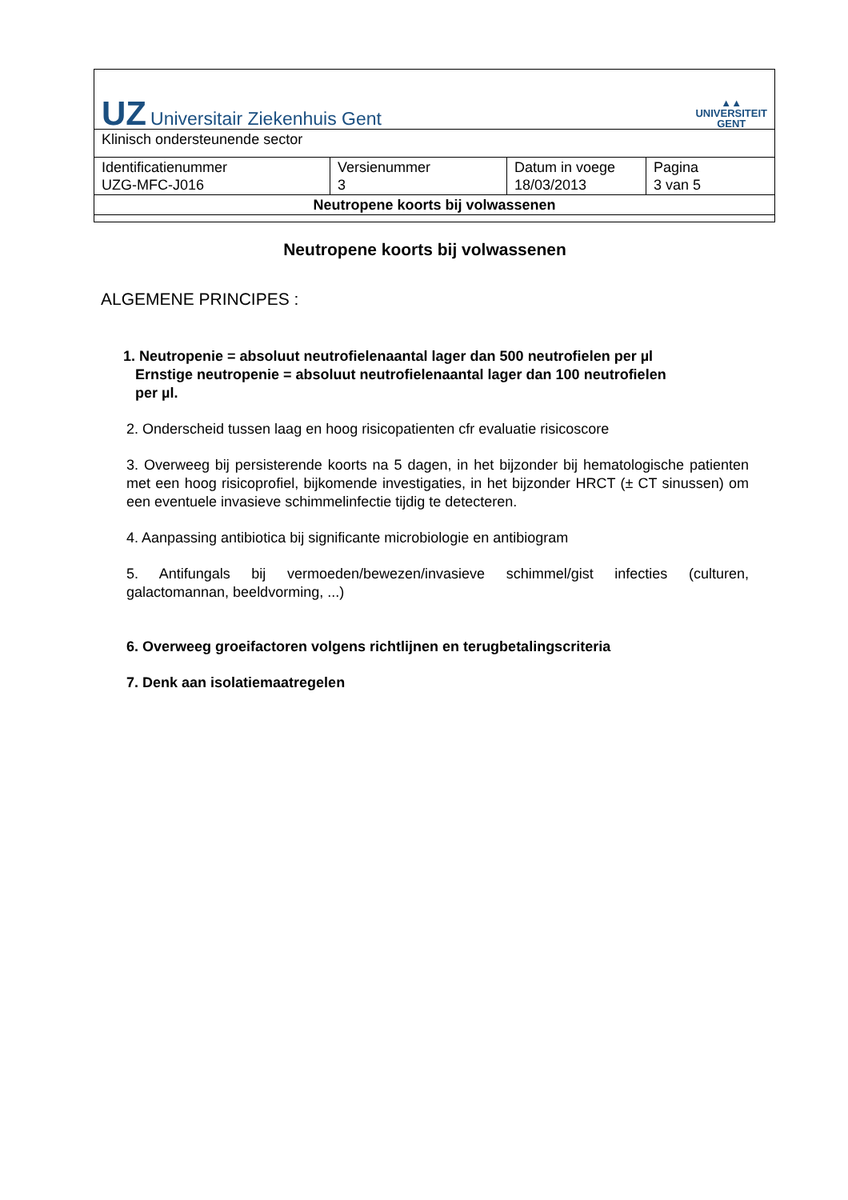| UZ Universitair Ziekenhuis Gent ▲▲ UNIVERSITEIT GENT | | | |
| Klinisch ondersteunende sector | | | |
| Identificatienummer UZG-MFC-J016 | Versienummer 3 | Datum in voege 18/03/2013 | Pagina 3 van 5 |
| Neutropene koorts bij volwassenen | | | |
Neutropene koorts bij volwassenen
ALGEMENE PRINCIPES :
1. Neutropenie = absoluut neutrofielenaantal lager dan 500 neutrofielen per µl
Ernstige neutropenie = absoluut neutrofielenaantal lager dan 100 neutrofielen
per µl.
2. Onderscheid tussen laag en hoog risicopatienten cfr evaluatie risicoscore
3. Overweeg bij persisterende koorts na 5 dagen, in het bijzonder bij hematologische patienten met een hoog risicoprofiel, bijkomende investigaties, in het bijzonder HRCT (± CT sinussen) om een eventuele invasieve schimmelinfectie tijdig te detecteren.
4. Aanpassing antibiotica bij significante microbiologie en antibiogram
5. Antifungals bij vermoeden/bewezen/invasieve schimmel/gist infecties (culturen, galactomannan, beeldvorming, ...)
6. Overweeg groeifactoren volgens richtlijnen en terugbetalingscriteria
7. Denk aan isolatiemaatregelen